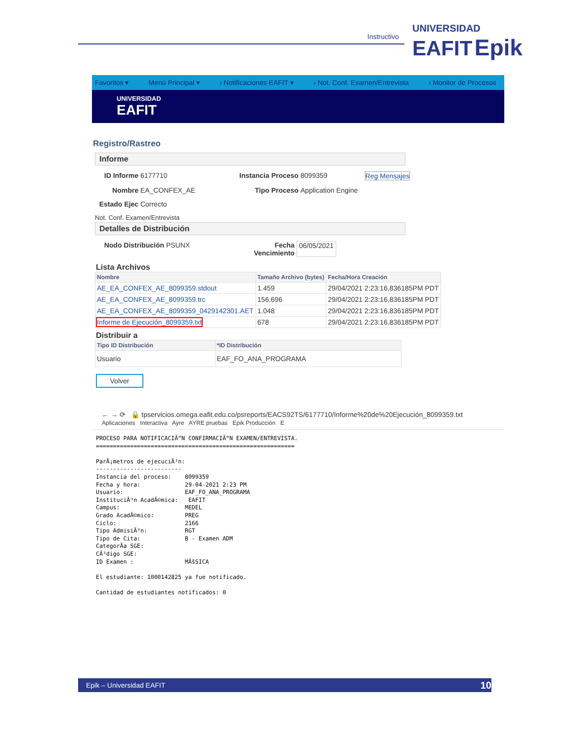Instructivo
UNIVERSIDAD
EAFIT Epik
Favoritos ▾ Menú Principal ▾ › Notificaciones EAFIT ▾ › Not. Conf. Examen/Entrevista › Monitor de Procesos
UNIVERSIDAD
EAFIT
Registro/Rastreo
Informe
ID Informe 6177710 Instancia Proceso 8099359 Reg Mensajes
Nombre EA_CONFEX_AE Tipo Proceso Application Engine
Estado Ejec Correcto
Not. Conf. Examen/Entrevista
Detalles de Distribución
Nodo Distribución PSUNX Fecha Vencimiento 06/05/2021
Lista Archivos
| Nombre | Tamaño Archivo (bytes) | Fecha/Hora Creación |
| --- | --- | --- |
| AE_EA_CONFEX_AE_8099359.stdout | 1.459 | 29/04/2021 2:23:16,836185PM PDT |
| AE_EA_CONFEX_AE_8099359.trc | 156.696 | 29/04/2021 2:23:16,836185PM PDT |
| AE_EA_CONFEX_AE_8099359_0429142301.AET | 1.048 | 29/04/2021 2:23:16,836185PM PDT |
| Informe de Ejecución_8099359.txt | 678 | 29/04/2021 2:23:16,836185PM PDT |
Distribuir a
| Tipo ID Distribución | *ID Distribución |
| --- | --- |
| Usuario | EAF_FO_ANA_PROGRAMA |
Volver
← → ⟳ 🔒 tpservicios.omega.eafit.edu.co/psreports/EACS92TS/6177710/Informe%20de%20Ejecución_8099359.txt
Aplicaciones Interactiva Ayre AYRE pruebas Epik Producción E
PROCESO PARA NOTIFICACIÃ“N CONFIRMACIÃ“N EXAMEN/ENTREVISTA.
==========================================================

ParÃ¡metros de ejecuciÃ³n:
-------------------------
Instancia del proceso:    8099359
Fecha y hora:             29-04-2021 2:23 PM
Usuario:                  EAF_FO_ANA_PROGRAMA
InstituciÃ³n AcadÃ©mica:   EAFIT
Campus:                   MEDEL
Grado AcadÃ©mico:         PREG
Ciclo:                    2166
Tipo AdmisiÃ³n:           RGT
Tipo de Cita:             B - Examen ADM
CategorÃa SGE:
CÃ³digo SGE:
ID Examen :               MÃšSICA

El estudiante: 1000142825 ya fue notificado.

Cantidad de estudiantes notificados: 0
Epik – Universidad EAFIT 10